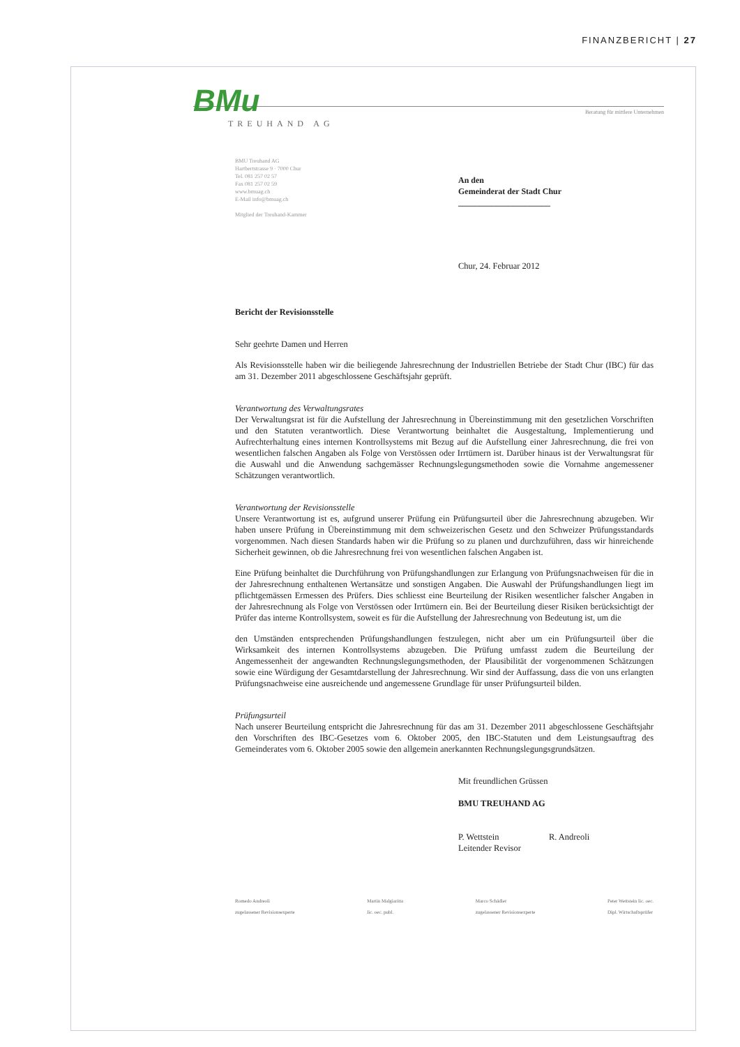FINANZBERICHT | 27
BMu
Beratung für mittlere Unternehmen
TREUHAND AG
BMU Treuhand AG
Hartbertstrasse 9 · 7000 Chur
Tel. 081 257 02 57
Fax 081 257 02 59
www.bmuag.ch
E-Mail info@bmuag.ch
Mitglied der Treuhand-Kammer
An den
Gemeinderat der Stadt Chur
______________________
Chur, 24. Februar 2012
Bericht der Revisionsstelle
Sehr geehrte Damen und Herren
Als Revisionsstelle haben wir die beiliegende Jahresrechnung der Industriellen Betriebe der Stadt Chur (IBC) für das am 31. Dezember 2011 abgeschlossene Geschäftsjahr geprüft.
Verantwortung des Verwaltungsrates
Der Verwaltungsrat ist für die Aufstellung der Jahresrechnung in Übereinstimmung mit den gesetzlichen Vorschriften und den Statuten verantwortlich. Diese Verantwortung beinhaltet die Ausgestaltung, Implementierung und Aufrechterhaltung eines internen Kontrollsystems mit Bezug auf die Aufstellung einer Jahresrechnung, die frei von wesentlichen falschen Angaben als Folge von Verstössen oder Irrtümern ist. Darüber hinaus ist der Verwaltungsrat für die Auswahl und die Anwendung sachgemässer Rechnungslegungsmethoden sowie die Vornahme angemessener Schätzungen verantwortlich.
Verantwortung der Revisionsstelle
Unsere Verantwortung ist es, aufgrund unserer Prüfung ein Prüfungsurteil über die Jahresrechnung abzugeben. Wir haben unsere Prüfung in Übereinstimmung mit dem schweizerischen Gesetz und den Schweizer Prüfungsstandards vorgenommen. Nach diesen Standards haben wir die Prüfung so zu planen und durchzuführen, dass wir hinreichende Sicherheit gewinnen, ob die Jahresrechnung frei von wesentlichen falschen Angaben ist.
Eine Prüfung beinhaltet die Durchführung von Prüfungshandlungen zur Erlangung von Prüfungsnachweisen für die in der Jahresrechnung enthaltenen Wertansätze und sonstigen Angaben. Die Auswahl der Prüfungshandlungen liegt im pflichtgemässen Ermessen des Prüfers. Dies schliesst eine Beurteilung der Risiken wesentlicher falscher Angaben in der Jahresrechnung als Folge von Verstössen oder Irrtümern ein. Bei der Beurteilung dieser Risiken berücksichtigt der Prüfer das interne Kontrollsystem, soweit es für die Aufstellung der Jahresrechnung von Bedeutung ist, um die
den Umständen entsprechenden Prüfungshandlungen festzulegen, nicht aber um ein Prüfungsurteil über die Wirksamkeit des internen Kontrollsystems abzugeben. Die Prüfung umfasst zudem die Beurteilung der Angemessenheit der angewandten Rechnungslegungsmethoden, der Plausibilität der vorgenommenen Schätzungen sowie eine Würdigung der Gesamtdarstellung der Jahresrechnung. Wir sind der Auffassung, dass die von uns erlangten Prüfungsnachweise eine ausreichende und angemessene Grundlage für unser Prüfungsurteil bilden.
Prüfungsurteil
Nach unserer Beurteilung entspricht die Jahresrechnung für das am 31. Dezember 2011 abgeschlossene Geschäftsjahr den Vorschriften des IBC-Gesetzes vom 6. Oktober 2005, den IBC-Statuten und dem Leistungsauftrag des Gemeinderates vom 6. Oktober 2005 sowie den allgemein anerkannten Rechnungslegungsgrundsätzen.
Mit freundlichen Grüssen
BMU TREUHAND AG
P. Wettstein
Leitender Revisor
R. Andreoli
Romedo Andreoli
zugelassener Revisionsexperte
Martin Malgiaritta
lic. oec. publ.
Marco Schädler
zugelassener Revisionsexperte
Peter Wettstein lic. oec.
Dipl. Wirtschaftsprüfer